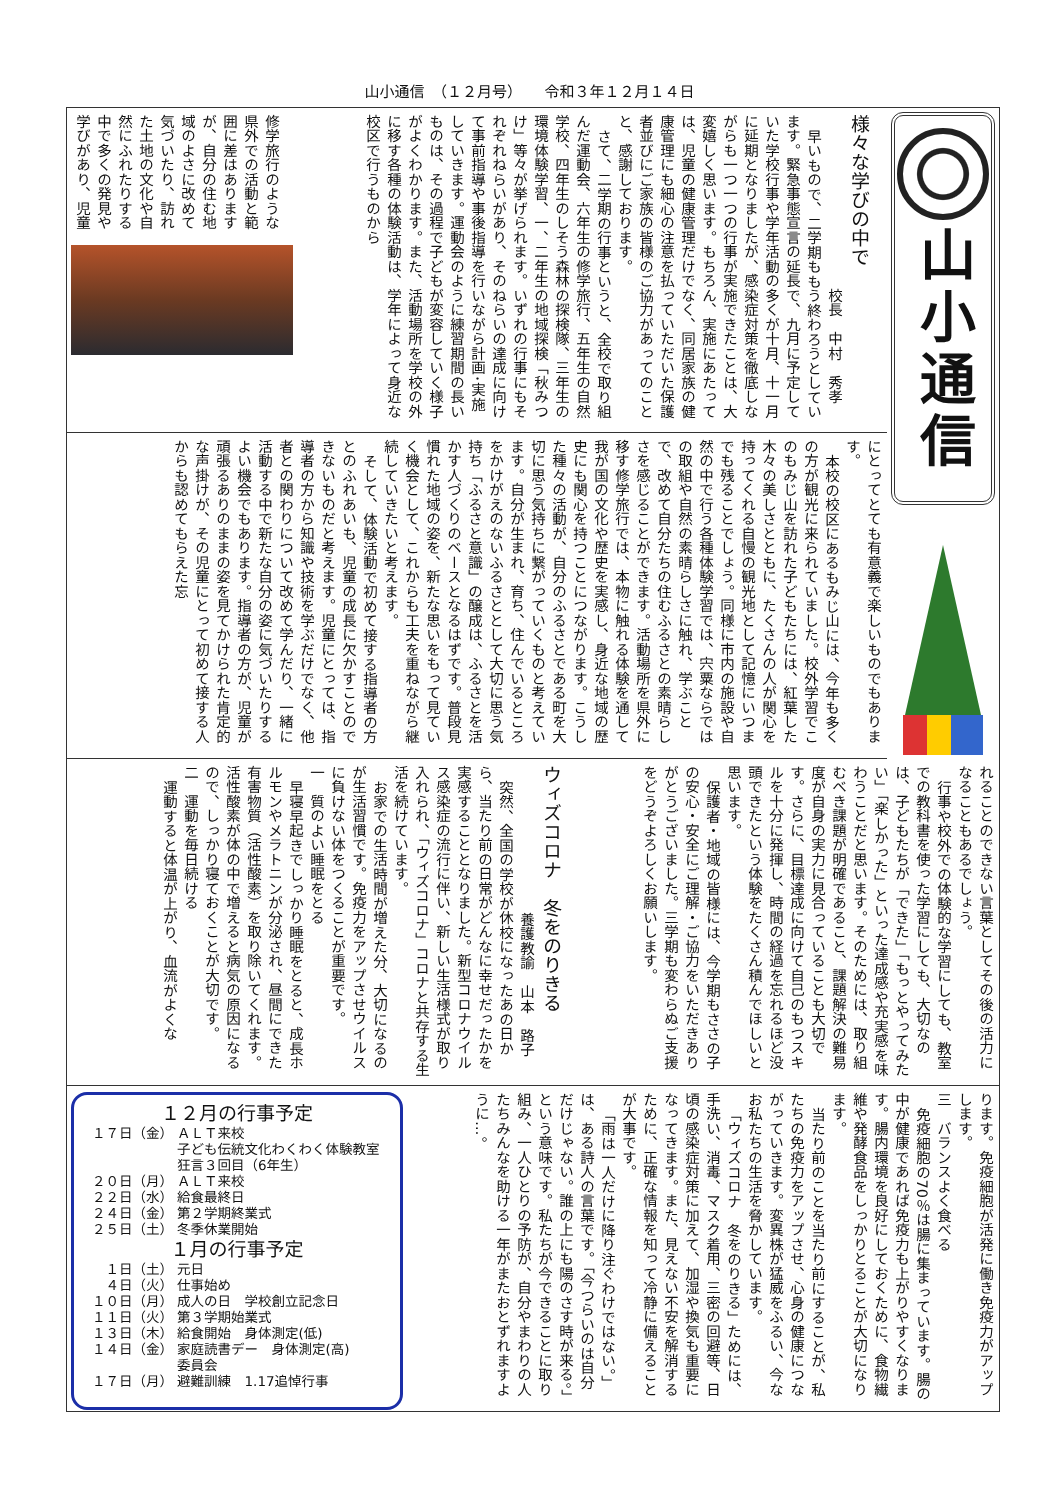山小通信　（１２月号）　　令和３年１２月１４日
山小通信
様々な学びの中で
校長　中村　秀孝
早いもので、二学期ももう終わろうとしています。緊急事態宣言の延長で、九月に予定していた学校行事や学年活動の多くが十月、十一月に延期となりましたが、感染症対策を徹底しながらも一つ一つの行事が実施できたことは、大変嬉しく思います。もちろん、実施にあたっては、児童の健康管理だけでなく、同居家族の健康管理にも細心の注意を払っていただいた保護者並びにご家族の皆様のご協力があってのことと、感謝しております。
さて、二学期の行事というと、全校で取り組んだ運動会、六年生の修学旅行、五年生の自然学校、四年生のしそう森林の探検隊、三年生の環境体験学習、一、二年生の地域探検「秋みつけ」等々が挙げられます。いずれの行事にもそれぞれねらいがあり、そのねらいの達成に向けて事前指導や事後指導を行いながら計画･実施していきます。運動会のように練習期間の長いものは、その過程で子どもが変容していく様子がよくわかります。また、活動場所を学校の外に移す各種の体験活動は、学年によって身近な校区で行うものから
修学旅行のような県外での活動と範囲に差はありますが、自分の住む地域のよさに改めて気づいたり、訪れた土地の文化や自然にふれたりする中で多くの発見や学びがあり、児童
にとってとても有意義で楽しいものでもあります。
本校の校区にあるもみじ山には、今年も多くの方が観光に来られていました。校外学習でこのもみじ山を訪れた子どもたちには、紅葉した木々の美しさとともに、たくさんの人が関心を持ってくれる自慢の観光地として記憶にいつまでも残ることでしょう。同様に市内の施設や自然の中で行う各種体験学習では、宍粟ならではの取組や自然の素晴らしさに触れ、学ぶことで、改めて自分たちの住むふるさとの素晴らしさを感じることができます。活動場所を県外に移す修学旅行では、本物に触れる体験を通して我が国の文化や歴史を実感し、身近な地域の歴史にも関心を持つことにつながります。こうした種々の活動が、自分のふるさとである町を大切に思う気持ちに繋がっていくものと考えています。自分が生まれ、育ち、住んでいるところをかけがえのないふるさととして大切に思う気持ち「ふるさと意識」の醸成は、ふるさとを活かす人づくりのベースとなるはずです。普段見慣れた地域の姿を、新たな思いをもって見ていく機会として、これからも工夫を重ねながら継続していきたいと考えます。
そして、体験活動で初めて接する指導者の方とのふれあいも、児童の成長に欠かすことのできないものだと考えます。児童にとっては、指導者の方から知識や技術を学ぶだけでなく、他者との関わりについて改めて学んだり、一緒に活動する中で新たな自分の姿に気づいたりするよい機会でもあります。指導者の方が、児童が頑張るありのままの姿を見てかけられた肯定的な声掛けが、その児童にとって初めて接する人からも認めてもらえた忘
れることのできない言葉としてその後の活力になることもあるでしょう。
行事や校外での体験的な学習にしても、教室での教科書を使った学習にしても、大切なのは、子どもたちが「できた」「もっとやってみたい」「楽しかった」といった達成感や充実感を味わうことだと思います。そのためには、取り組むべき課題が明確であること、課題解決の難易度が自身の実力に見合っていることも大切です。さらに、目標達成に向けて自己のもつスキルを十分に発揮し、時間の経過を忘れるほど没頭できたという体験をたくさん積んでほしいと思います。
保護者・地域の皆様には、今学期もささの子の安心・安全にご理解・ご協力をいただきありがとうございました。三学期も変わらぬご支援をどうぞよろしくお願いします。
ウィズコロナ　冬をのりきる
養護教諭　山本　路子
突然、全国の学校が休校になったあの日から、当たり前の日常がどんなに幸せだったかを実感することとなりました。新型コロナウイルス感染症の流行に伴い、新しい生活様式が取り入れられ、「ウィズコロナ」コロナと共存する生活を続けています。
お家での生活時間が増えた分、大切になるのが生活習慣です。免疫力をアップさせウイルスに負けない体をつくることが重要です。
一　質のよい睡眠をとる
早寝早起きでしっかり睡眠をとると、成長ホルモンやメラトニンが分泌され、昼間にできた有害物質（活性酸素）を取り除いてくれます。活性酸素が体の中で増えると病気の原因になるので、しっかり寝ておくことが大切です。
二　運動を毎日続ける
運動すると体温が上がり、血流がよくな
ります。免疫細胞が活発に働き免疫力がアップします。
三　バランスよく食べる
免疫細胞の70％は腸に集まっています。腸の中が健康であれば免疫力も上がりやすくなります。腸内環境を良好にしておくために、食物繊維や発酵食品をしっかりとることが大切になります。
当たり前のことを当たり前にすることが、私たちの免疫力をアップさせ、心身の健康につながっていきます。変異株が猛威をふるい、今なお私たちの生活を脅かしています。
「ウィズコロナ　冬をのりきる」ためには、手洗い、消毒、マスク着用、三密の回避等、日頃の感染症対策に加えて、加湿や換気も重要になってきます。また、見えない不安を解消するために、正確な情報を知って冷静に備えることが大事です。
「雨は一人だけに降り注ぐわけではない。」は、ある詩人の言葉です。「今つらいのは自分だけじゃない。誰の上にも陽のさす時が来る。」という意味です。私たちが今できることに取り組み、一人ひとりの予防が、自分やまわりの人たちみんなを助ける一年がまたおとずれますように…。
１２月の行事予定
| １７日（金） | ＡＬＴ来校 子ども伝統文化わくわく体験教室 狂言３回目（6年生） |
| ２０日（月） | ＡＬＴ来校 |
| ２２日（水） | 給食最終日 |
| ２４日（金） | 第２学期終業式 |
| ２５日（土） | 冬季休業開始 |
１月の行事予定
| １日（土） | 元日 |
| ４日（火） | 仕事始め |
| １０日（月） | 成人の日 学校創立記念日 |
| １１日（火） | 第３学期始業式 |
| １３日（木） | 給食開始 身体測定(低) |
| １４日（金） | 家庭読書デー 身体測定(高) 委員会 |
| １７日（月） | 避難訓練 1.17追悼行事 |